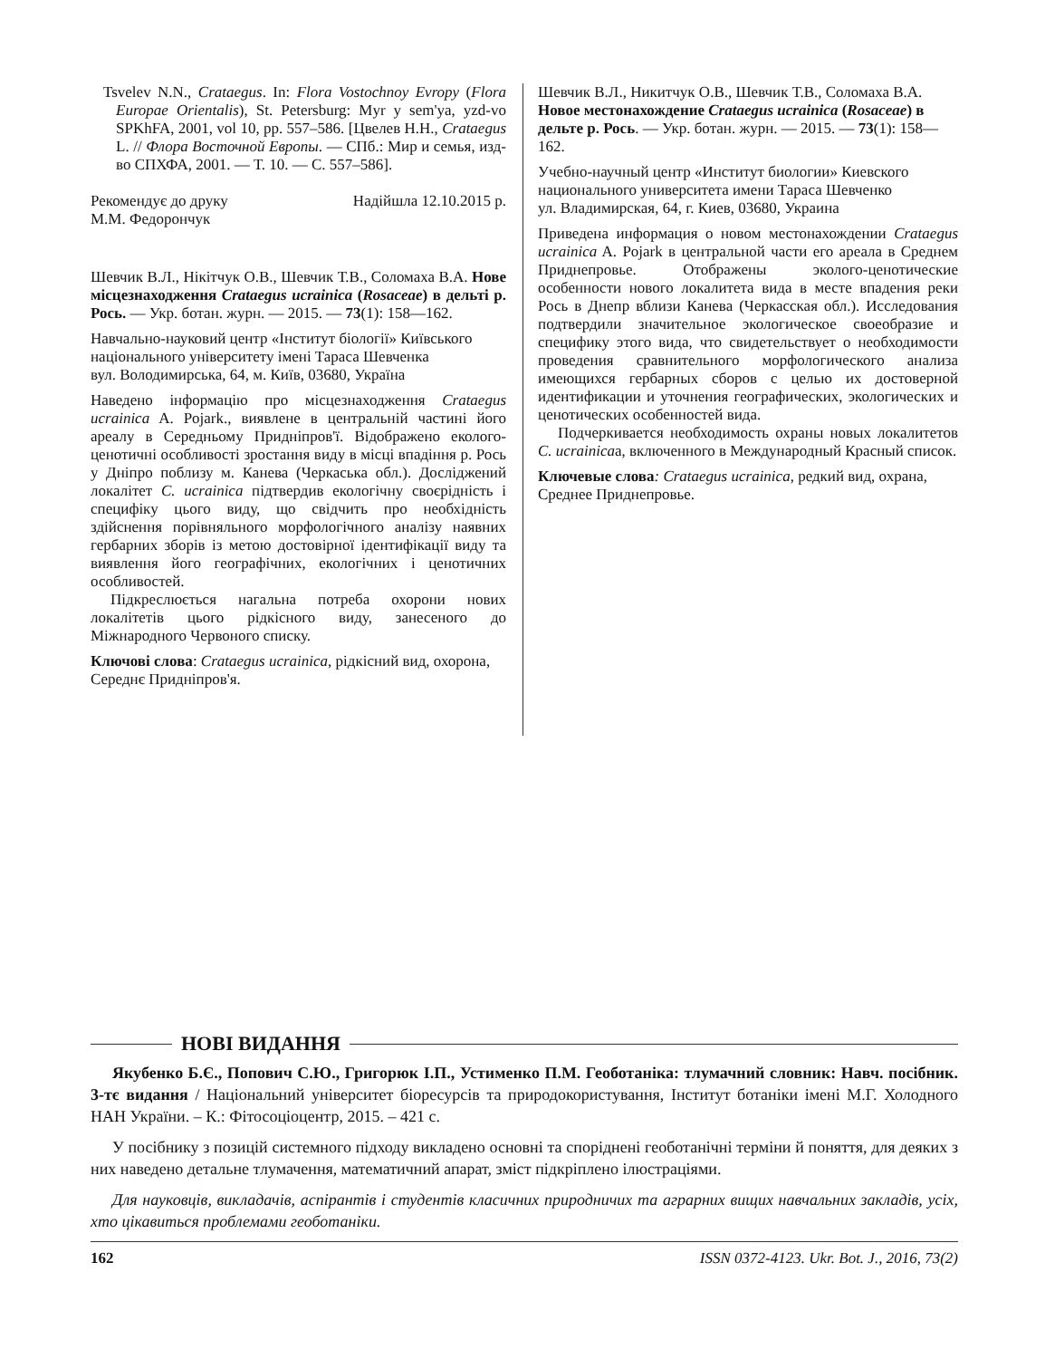Tsvelev N.N., Crataegus. In: Flora Vostochnoy Evropy (Flora Europae Orientalis), St. Petersburg: Myr y sem'ya, yzd-vo SPKhFA, 2001, vol 10, pp. 557–586. [Цвелев Н.Н., Crataegus L. // Флора Восточной Европы. — СПб.: Мир и семья, изд-во СПХФА, 2001. — Т. 10. — С. 557–586].
Рекомендує до друку Надійшла 12.10.2015 р.
М.М. Федорончук
Шевчик В.Л., Нікітчук О.В., Шевчик Т.В., Соломаха В.А. Нове місцезнаходження Crataegus ucrainica (Rosaceae) в дельті р. Рось. — Укр. ботан. журн. — 2015. — 73(1): 158—162.
Навчально-науковий центр «Інститут біології» Київського національного університету імені Тараса Шевченка
вул. Володимирська, 64, м. Київ, 03680, Україна
Наведено інформацію про місцезнаходження Crataegus ucrainica A. Pojark., виявлене в центральній частині його ареалу в Середньому Придніпров'ї. Відображено еколого-ценотичні особливості зростання виду в місці впадіння р. Рось у Дніпро поблизу м. Канева (Черкаська обл.). Досліджений локалітет C. ucrainica підтвердив екологічну своєрідність і специфіку цього виду, що свідчить про необхідність здійснення порівняльного морфологічного аналізу наявних гербарних зборів із метою достовірної ідентифікації виду та виявлення його географічних, екологічних і ценотичних особливостей.
Підкреслюється нагальна потреба охорони нових локалітетів цього рідкісного виду, занесеного до Міжнародного Червоного списку.
Ключові слова: Crataegus ucrainica, рідкісний вид, охорона, Середнє Придніпров'я.
Шевчик В.Л., Никитчук О.В., Шевчик Т.В., Соломаха В.А. Новое местонахождение Crataegus ucrainica (Rosaceae) в дельте р. Рось. — Укр. ботан. журн. — 2015. — 73(1): 158—162.
Учебно-научный центр «Институт биологии» Киевского национального университета имени Тараса Шевченко
ул. Владимирская, 64, г. Киев, 03680, Украина
Приведена информация о новом местонахождении Crataegus ucrainica A. Pojark в центральной части его ареала в Среднем Приднепровье. Отображены эколого-ценотические особенности нового локалитета вида в месте впадения реки Рось в Днепр вблизи Канева (Черкасская обл.). Исследования подтвердили значительное экологическое своеобразие и специфику этого вида, что свидетельствует о необходимости проведения сравнительного морфологического анализа имеющихся гербарных сборов с целью их достоверной идентификации и уточнения географических, экологических и ценотических особенностей вида.
Подчеркивается необходимость охраны новых локалитетов C. ucrainicaа, включенного в Международный Красный список.
Ключевые слова: Crataegus ucrainica, редкий вид, охрана, Среднее Приднепровье.
НОВІ ВИДАННЯ
Якубенко Б.Є., Попович С.Ю., Григорюк І.П., Устименко П.М. Геоботаніка: тлумачний словник: Навч. посібник. 3-тє видання / Національний університет біоресурсів та природокористування, Інститут ботаніки імені М.Г. Холодного НАН України. – К.: Фітосоціоцентр, 2015. – 421 с.
У посібнику з позицій системного підходу викладено основні та споріднені геоботанічні терміни й поняття, для деяких з них наведено детальне тлумачення, математичний апарат, зміст підкріплено ілюстраціями.
Для науковців, викладачів, аспірантів і студентів класичних природничих та аграрних вищих навчальних закладів, усіх, хто цікавиться проблемами геоботаніки.
162 ISSN 0372-4123. Ukr. Bot. J., 2016, 73(2)